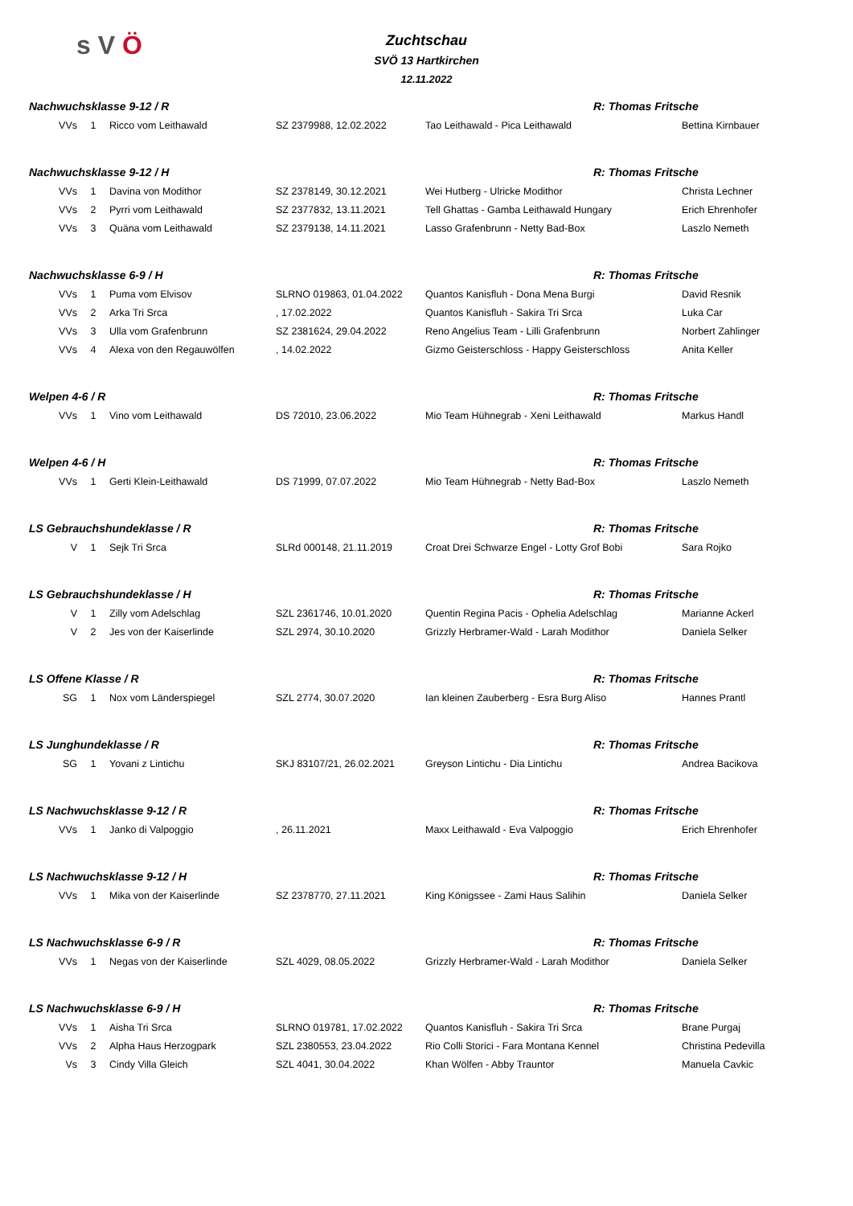s V Ö
Zuchtschau
SVÖ 13 Hartkirchen
12.11.2022
| Nachwuchsklasse 9-12 / R | | | | | R: Thomas Fritsche | |
| VVs | 1 | Ricco vom Leithawald | SZ 2379988, 12.02.2022 | Tao Leithawald - Pica Leithawald | | Bettina Kirnbauer |
| Nachwuchsklasse 9-12 / H | | | | | R: Thomas Fritsche | |
| VVs | 1 | Davina von Modithor | SZ 2378149, 30.12.2021 | Wei Hutberg - Ulricke Modithor | | Christa Lechner |
| VVs | 2 | Pyrri vom Leithawald | SZ 2377832, 13.11.2021 | Tell Ghattas - Gamba Leithawald Hungary | | Erich Ehrenhofer |
| VVs | 3 | Quäna vom Leithawald | SZ 2379138, 14.11.2021 | Lasso Grafenbrunn - Netty Bad-Box | | Laszlo Nemeth |
| Nachwuchsklasse 6-9 / H | | | | | R: Thomas Fritsche | |
| VVs | 1 | Puma vom Elvisov | SLRNO 019863, 01.04.2022 | Quantos Kanisfluh - Dona Mena Burgi | | David Resnik |
| VVs | 2 | Arka Tri Srca | , 17.02.2022 | Quantos Kanisfluh - Sakira Tri Srca | | Luka Car |
| VVs | 3 | Ulla vom Grafenbrunn | SZ 2381624, 29.04.2022 | Reno Angelius Team - Lilli Grafenbrunn | | Norbert Zahlinger |
| VVs | 4 | Alexa von den Regauwölfen | , 14.02.2022 | Gizmo Geisterschloss - Happy Geisterschloss | | Anita Keller |
| Welpen 4-6 / R | | | | | R: Thomas Fritsche | |
| VVs | 1 | Vino vom Leithawald | DS 72010, 23.06.2022 | Mio Team Hühnegrab - Xeni Leithawald | | Markus Handl |
| Welpen 4-6 / H | | | | | R: Thomas Fritsche | |
| VVs | 1 | Gerti Klein-Leithawald | DS 71999, 07.07.2022 | Mio Team Hühnegrab - Netty Bad-Box | | Laszlo Nemeth |
| LS Gebrauchshundeklasse / R | | | | | R: Thomas Fritsche | |
| V | 1 | Sejk Tri Srca | SLRd 000148, 21.11.2019 | Croat Drei Schwarze Engel - Lotty Grof Bobi | | Sara Rojko |
| LS Gebrauchshundeklasse / H | | | | | R: Thomas Fritsche | |
| V | 1 | Zilly vom Adelschlag | SZL 2361746, 10.01.2020 | Quentin Regina Pacis - Ophelia Adelschlag | | Marianne Ackerl |
| V | 2 | Jes von der Kaiserlinde | SZL 2974, 30.10.2020 | Grizzly Herbramer-Wald - Larah Modithor | | Daniela Selker |
| LS Offene Klasse / R | | | | | R: Thomas Fritsche | |
| SG | 1 | Nox vom Länderspiegel | SZL 2774, 30.07.2020 | Ian kleinen Zauberberg - Esra Burg Aliso | | Hannes Prantl |
| LS Junghundeklasse / R | | | | | R: Thomas Fritsche | |
| SG | 1 | Yovani z Lintichu | SKJ 83107/21, 26.02.2021 | Greyson Lintichu - Dia Lintichu | | Andrea Bacikova |
| LS Nachwuchsklasse 9-12 / R | | | | | R: Thomas Fritsche | |
| VVs | 1 | Janko di Valpoggio | , 26.11.2021 | Maxx Leithawald - Eva Valpoggio | | Erich Ehrenhofer |
| LS Nachwuchsklasse 9-12 / H | | | | | R: Thomas Fritsche | |
| VVs | 1 | Mika von der Kaiserlinde | SZ 2378770, 27.11.2021 | King Königssee - Zami Haus Salihin | | Daniela Selker |
| LS Nachwuchsklasse 6-9 / R | | | | | R: Thomas Fritsche | |
| VVs | 1 | Negas von der Kaiserlinde | SZL 4029, 08.05.2022 | Grizzly Herbramer-Wald - Larah Modithor | | Daniela Selker |
| LS Nachwuchsklasse 6-9 / H | | | | | R: Thomas Fritsche | |
| VVs | 1 | Aisha Tri Srca | SLRNO 019781, 17.02.2022 | Quantos Kanisfluh - Sakira Tri Srca | | Brane Purgaj |
| VVs | 2 | Alpha Haus Herzogpark | SZL 2380553, 23.04.2022 | Rio Colli Storici - Fara Montana Kennel | | Christina Pedevilla |
| Vs | 3 | Cindy Villa Gleich | SZL 4041, 30.04.2022 | Khan Wölfen - Abby Trauntor | | Manuela Cavkic |